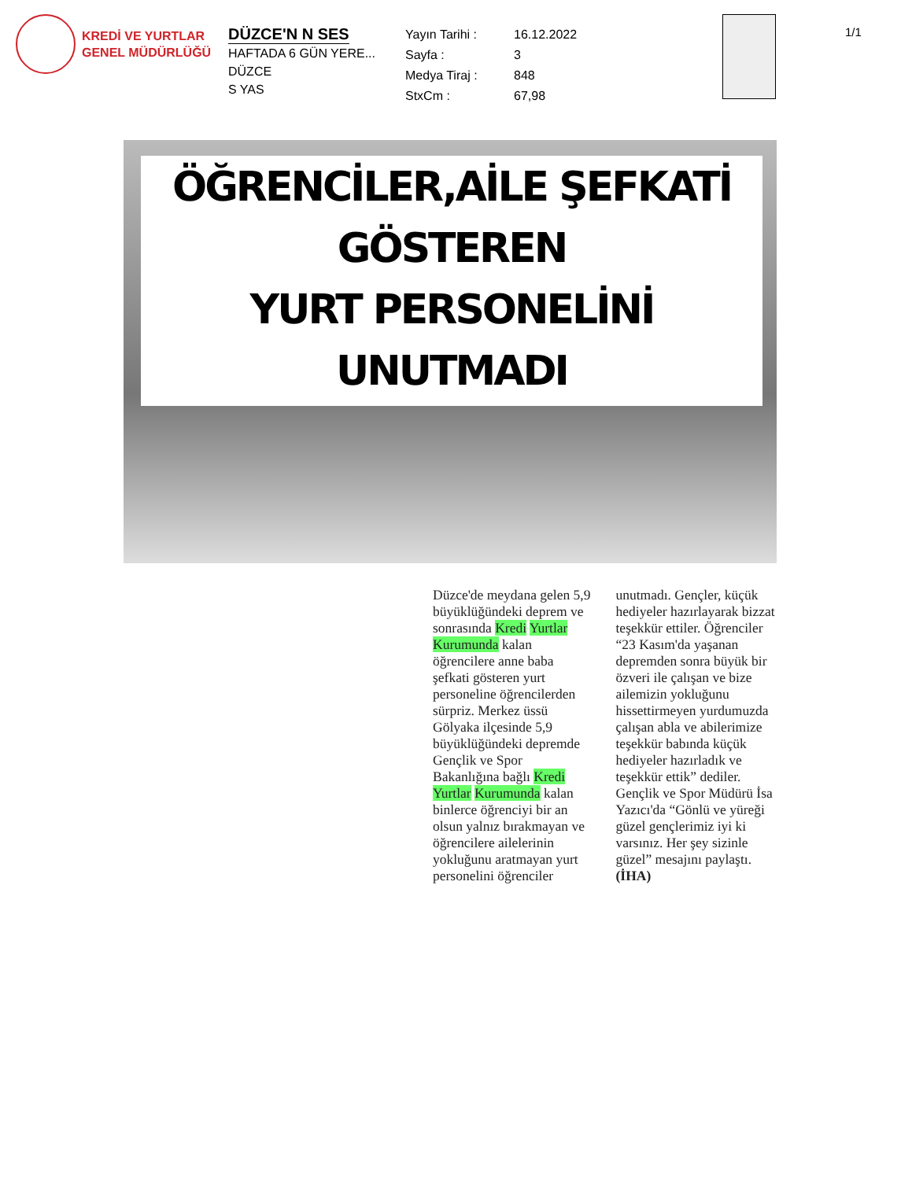KREDİ VE YURTLAR
GENEL MÜDÜRLÜĞÜ
DÜZCE'N N SES
HAFTADA 6 GÜN YERE...
DÜZCE
S YAS
Yayın Tarihi : 16.12.2022 Sayfa : 3 Medya Tiraj : 848 StxCm : 67,98
1/1
ÖĞRENCİLER,AİLE ŞEFKATİ GÖSTEREN
YURT PERSONELİNİ UNUTMADI
Düzce'de meydana gelen 5,9 büyüklüğündeki deprem ve sonrasında Kredi Yurtlar Kurumunda kalan öğrencilere anne baba şefkati gösteren yurt personeline öğrencilerden sürpriz. Merkez üssü Gölyaka ilçesinde 5,9 büyüklüğündeki depremde Gençlik ve Spor Bakanlığına bağlı Kredi Yurtlar Kurumunda kalan binlerce öğrenciyi bir an olsun yalnız bırakmayan ve öğrencilere ailelerinin yokluğunu aratmayan yurt personelini öğrenciler unutmadı. Gençler, küçük hediyeler hazırlayarak bizzat teşekkür ettiler. Öğrenciler “23 Kasım'da yaşanan depremden sonra büyük bir özveri ile çalışan ve bize ailemizin yokluğunu hissettirmeyen yurdumuzda çalışan abla ve abilerimize teşekkür babında küçük hediyeler hazırladık ve teşekkür ettik” dediler. Gençlik ve Spor Müdürü İsa Yazıcı'da “Gönlü ve yüreği güzel gençlerimiz iyi ki varsınız. Her şey sizinle güzel” mesajını paylaştı. (İHA)